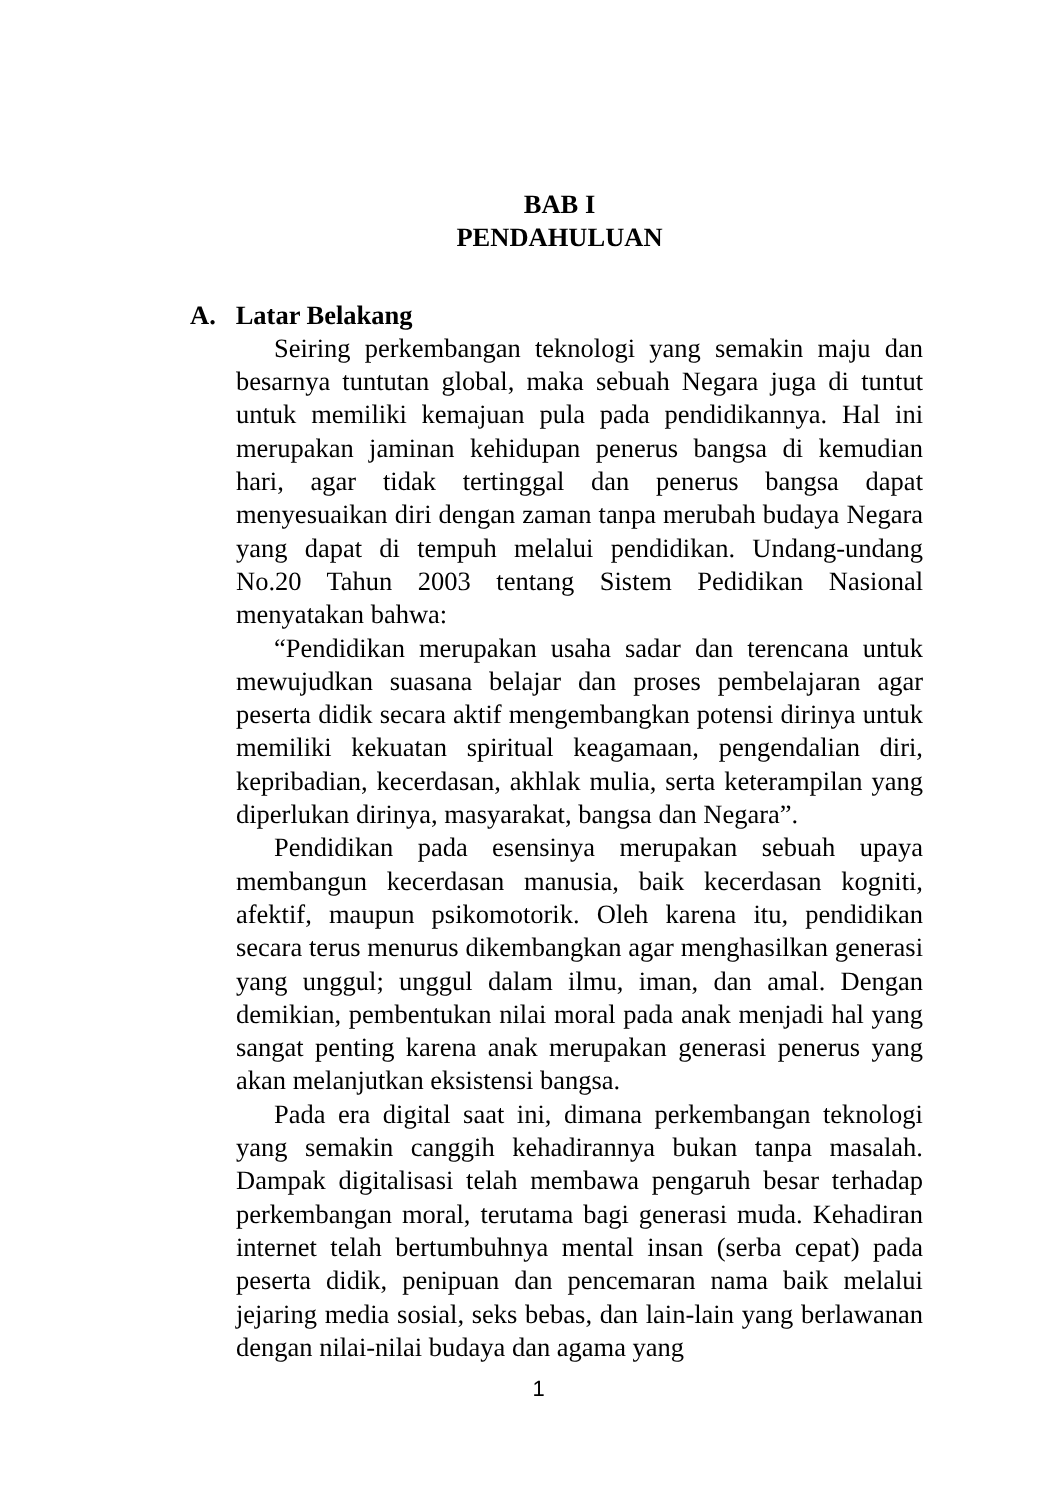BAB I
PENDAHULUAN
A. Latar Belakang
Seiring perkembangan teknologi yang semakin maju dan besarnya tuntutan global, maka sebuah Negara juga di tuntut untuk memiliki kemajuan pula pada pendidikannya. Hal ini merupakan jaminan kehidupan penerus bangsa di kemudian hari, agar tidak tertinggal dan penerus bangsa dapat menyesuaikan diri dengan zaman tanpa merubah budaya Negara yang dapat di tempuh melalui pendidikan. Undang-undang No.20 Tahun 2003 tentang Sistem Pedidikan Nasional menyatakan bahwa:
“Pendidikan merupakan usaha sadar dan terencana untuk mewujudkan suasana belajar dan proses pembelajaran agar peserta didik secara aktif mengembangkan potensi dirinya untuk memiliki kekuatan spiritual keagamaan, pengendalian diri, kepribadian, kecerdasan, akhlak mulia, serta keterampilan yang diperlukan dirinya, masyarakat, bangsa dan Negara”.
Pendidikan pada esensinya merupakan sebuah upaya membangun kecerdasan manusia, baik kecerdasan kogniti, afektif, maupun psikomotorik. Oleh karena itu, pendidikan secara terus menurus dikembangkan agar menghasilkan generasi yang unggul; unggul dalam ilmu, iman, dan amal. Dengan demikian, pembentukan nilai moral pada anak menjadi hal yang sangat penting karena anak merupakan generasi penerus yang akan melanjutkan eksistensi bangsa.
Pada era digital saat ini, dimana perkembangan teknologi yang semakin canggih kehadirannya bukan tanpa masalah. Dampak digitalisasi telah membawa pengaruh besar terhadap perkembangan moral, terutama bagi generasi muda. Kehadiran internet telah bertumbuhnya mental insan (serba cepat) pada peserta didik, penipuan dan pencemaran nama baik melalui jejaring media sosial, seks bebas, dan lain-lain yang berlawanan dengan nilai-nilai budaya dan agama yang
1